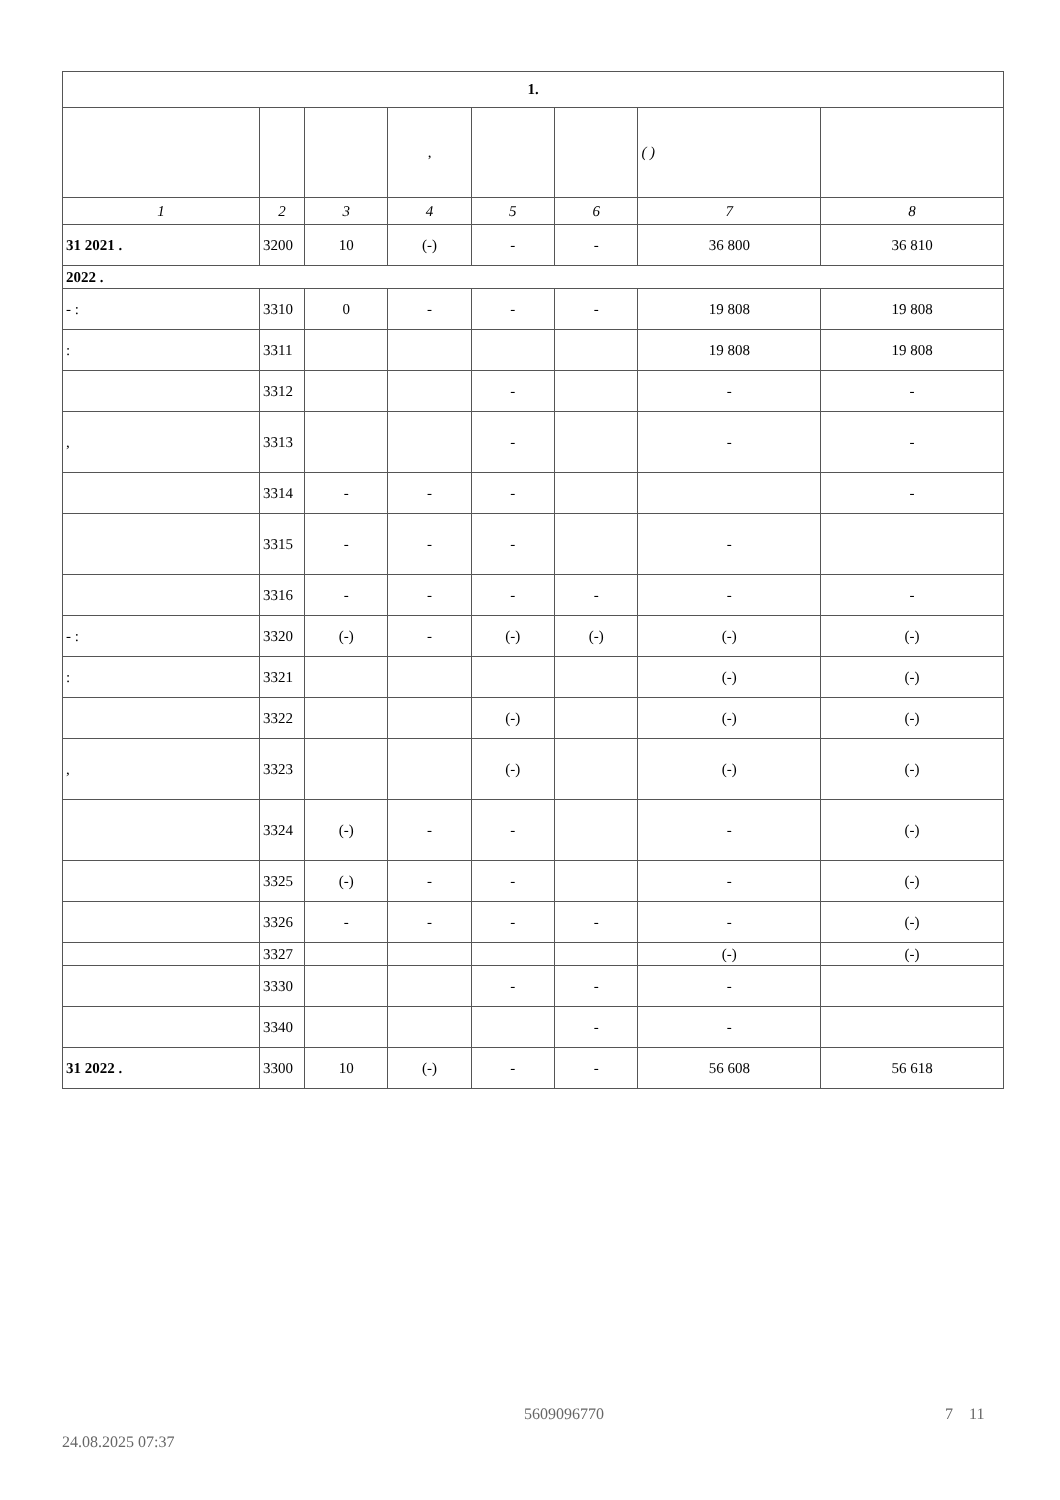| 1. | | | | | | | |
| --- | --- | --- | --- | --- | --- | --- | --- |
| | | | , | | | ( ) | |
| 1 | 2 | 3 | 4 | 5 | 6 | 7 | 8 |
| 31 2021 . | 3200 | 10 | (-) | - | - | 36 800 | 36 810 |
| 2022 . | | | | | | | |
| - : | 3310 | 0 | - | - | - | 19 808 | 19 808 |
| : | 3311 | | | | | 19 808 | 19 808 |
| | 3312 | | | - | | - | - |
| , | 3313 | | | - | | - | - |
| | 3314 | - | - | - | | | - |
| | 3315 | - | - | - | | - | |
| | 3316 | - | - | - | - | - | - |
| - : | 3320 | (-) | - | (-) | (-) | (-) | (-) |
| : | 3321 | | | | | (-) | (-) |
| | 3322 | | | (-) | | (-) | (-) |
| , | 3323 | | | (-) | | (-) | (-) |
| | 3324 | (-) | - | - | | - | (-) |
| | 3325 | (-) | - | - | | - | (-) |
| | 3326 | - | - | - | - | - | (-) |
| | 3327 | | | | | (-) | (-) |
| | 3330 | | | - | - | - | |
| | 3340 | | | | - | - | |
| 31 2022 . | 3300 | 10 | (-) | - | - | 56 608 | 56 618 |
5609096770 7 11
24.08.2025 07:37